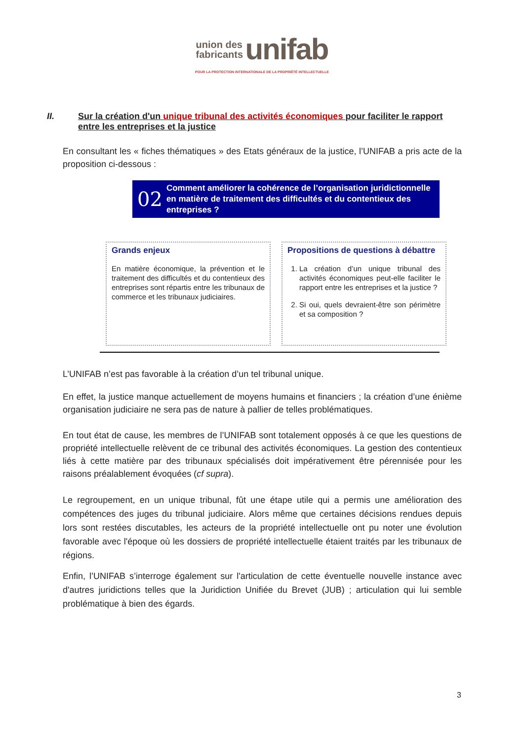union des
fabricants unifab
POUR LA PROTECTION INTERNATIONALE DE LA PROPRIÉTÉ INTELLECTUELLE
II. Sur la création d'un unique tribunal des activités économiques pour faciliter le rapport entre les entreprises et la justice
En consultant les « fiches thématiques » des Etats généraux de la justice, l’UNIFAB a pris acte de la proposition ci-dessous :
02 Comment améliorer la cohérence de l’organisation juridictionnelle en matière de traitement des difficultés et du contentieux des entreprises ?
Grands enjeux
En matière économique, la prévention et le traitement des difficultés et du contentieux des entreprises sont répartis entre les tribunaux de commerce et les tribunaux judiciaires.
Propositions de questions à débattre
1. La création d’un unique tribunal des activités économiques peut-elle faciliter le rapport entre les entreprises et la justice ?
2. Si oui, quels devraient-être son périmètre et sa composition ?
L’UNIFAB n’est pas favorable à la création d’un tel tribunal unique.
En effet, la justice manque actuellement de moyens humains et financiers ; la création d’une énième organisation judiciaire ne sera pas de nature à pallier de telles problématiques.
En tout état de cause, les membres de l’UNIFAB sont totalement opposés à ce que les questions de propriété intellectuelle relèvent de ce tribunal des activités économiques. La gestion des contentieux liés à cette matière par des tribunaux spécialisés doit impérativement être pérennisée pour les raisons préalablement évoquées (cf supra).
Le regroupement, en un unique tribunal, fût une étape utile qui a permis une amélioration des compétences des juges du tribunal judiciaire. Alors même que certaines décisions rendues depuis lors sont restées discutables, les acteurs de la propriété intellectuelle ont pu noter une évolution favorable avec l'époque où les dossiers de propriété intellectuelle étaient traités par les tribunaux de régions.
Enfin, l’UNIFAB s’interroge également sur l'articulation de cette éventuelle nouvelle instance avec d'autres juridictions telles que la Juridiction Unifiée du Brevet (JUB) ; articulation qui lui semble problématique à bien des égards.
3